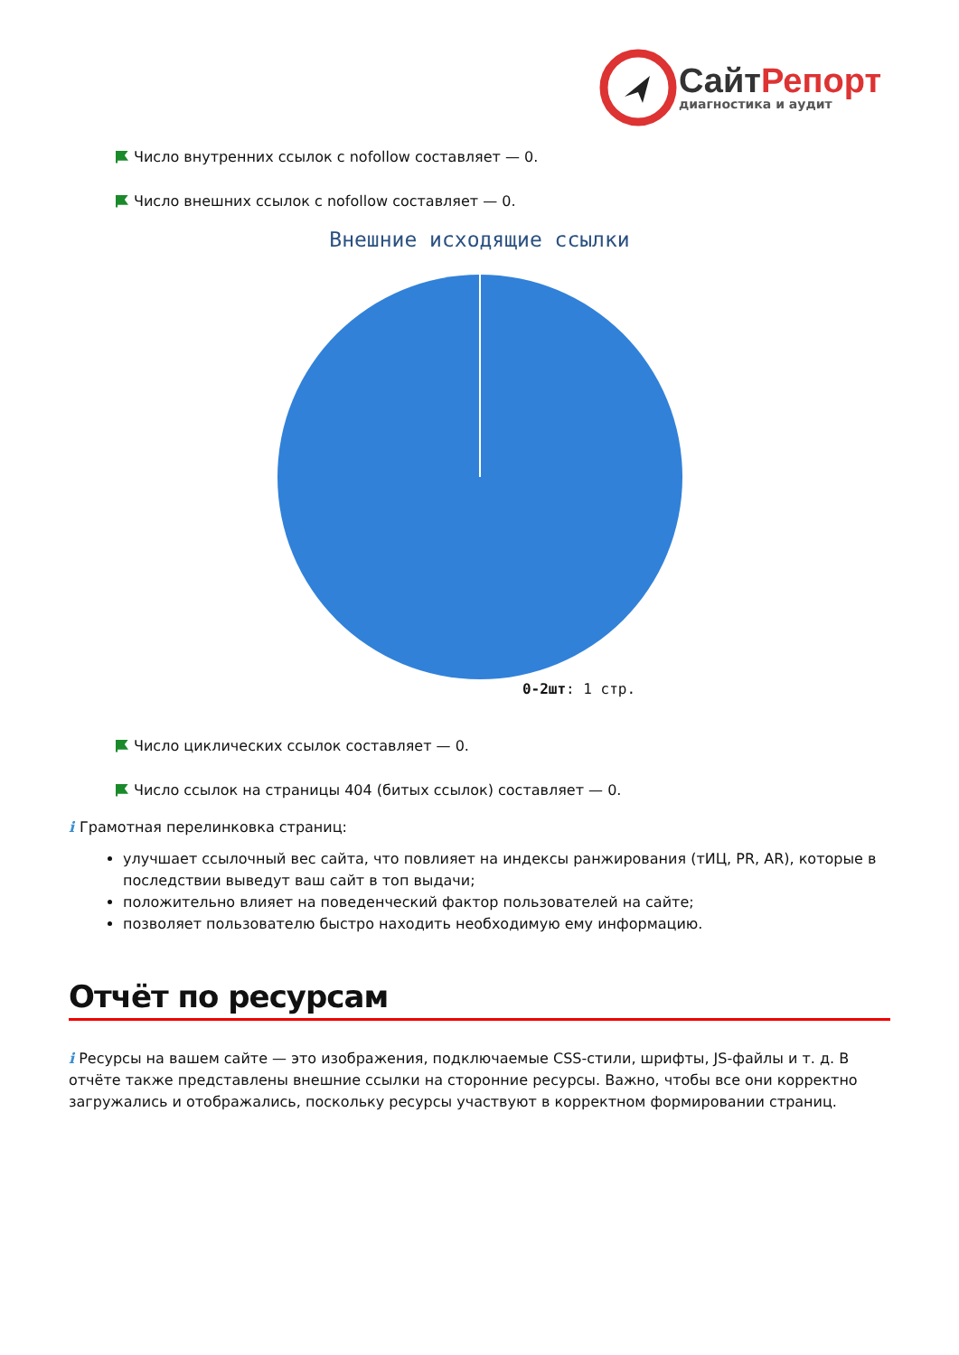Сайт Репорт
диагностика и аудит
Число внутренних ссылок с nofollow составляет — 0.
Число внешних ссылок с nofollow составляет — 0.
Внешние исходящие ссылки
0-2шт: 1 стр.
Число циклических ссылок составляет — 0.
Число ссылок на страницы 404 (битых ссылок) составляет — 0.
i Грамотная перелинковка страниц:
улучшает ссылочный вес сайта, что повлияет на индексы ранжирования (тИЦ, PR, AR), которые в последствии выведут ваш сайт в топ выдачи;
положительно влияет на поведенческий фактор пользователей на сайте;
позволяет пользователю быстро находить необходимую ему информацию.
Отчёт по ресурсам
i Ресурсы на вашем сайте — это изображения, подключаемые CSS-стили, шрифты, JS-файлы и т. д. В отчёте также представлены внешние ссылки на сторонние ресурсы. Важно, чтобы все они корректно загружались и отображались, поскольку ресурсы участвуют в корректном формировании страниц.